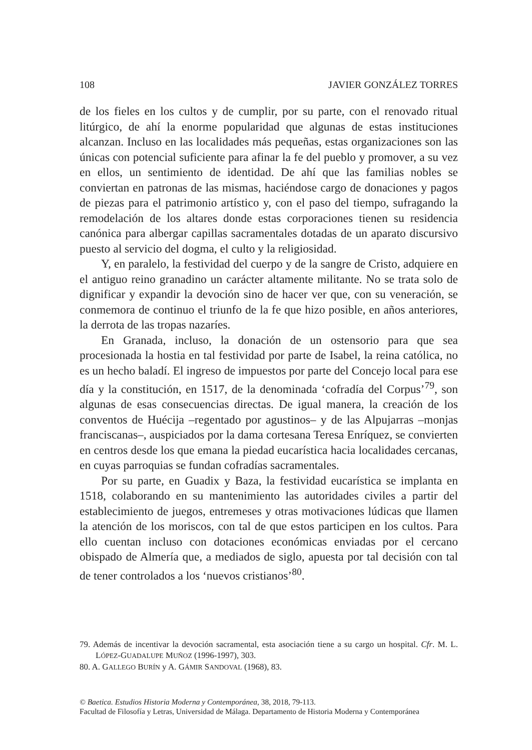108 JAVIER GONZÁLEZ TORRES
de los fieles en los cultos y de cumplir, por su parte, con el renovado ritual litúrgico, de ahí la enorme popularidad que algunas de estas instituciones alcanzan. Incluso en las localidades más pequeñas, estas organizaciones son las únicas con potencial suficiente para afinar la fe del pueblo y promover, a su vez en ellos, un sentimiento de identidad. De ahí que las familias nobles se conviertan en patronas de las mismas, haciéndose cargo de donaciones y pagos de piezas para el patrimonio artístico y, con el paso del tiempo, sufragando la remodelación de los altares donde estas corporaciones tienen su residencia canónica para albergar capillas sacramentales dotadas de un aparato discursivo puesto al servicio del dogma, el culto y la religiosidad.
Y, en paralelo, la festividad del cuerpo y de la sangre de Cristo, adquiere en el antiguo reino granadino un carácter altamente militante. No se trata solo de dignificar y expandir la devoción sino de hacer ver que, con su veneración, se conmemora de continuo el triunfo de la fe que hizo posible, en años anteriores, la derrota de las tropas nazaríes.
En Granada, incluso, la donación de un ostensorio para que sea procesionada la hostia en tal festividad por parte de Isabel, la reina católica, no es un hecho baladí. El ingreso de impuestos por parte del Concejo local para ese día y la constitución, en 1517, de la denominada ‘cofradía del Corpus’<sup>79</sup>, son algunas de esas consecuencias directas. De igual manera, la creación de los conventos de Huécija –regentado por agustinos– y de las Alpujarras –monjas franciscanas–, auspiciados por la dama cortesana Teresa Enríquez, se convierten en centros desde los que emana la piedad eucarística hacia localidades cercanas, en cuyas parroquias se fundan cofradías sacramentales.
Por su parte, en Guadix y Baza, la festividad eucarística se implanta en 1518, colaborando en su mantenimiento las autoridades civiles a partir del establecimiento de juegos, entremeses y otras motivaciones lúdicas que llamen la atención de los moriscos, con tal de que estos participen en los cultos. Para ello cuentan incluso con dotaciones económicas enviadas por el cercano obispado de Almería que, a mediados de siglo, apuesta por tal decisión con tal de tener controlados a los ‘nuevos cristianos’<sup>80</sup>.
79. Además de incentivar la devoción sacramental, esta asociación tiene a su cargo un hospital. Cfr. M. L. LÓPEZ-GUADALUPE MUÑOZ (1996-1997), 303.
80. A. GALLEGO BURÍN y A. GÁMIR SANDOVAL (1968), 83.
© Baetica. Estudios Historia Moderna y Contemporánea, 38, 2018, 79-113.
Facultad de Filosofía y Letras, Universidad de Málaga. Departamento de Historia Moderna y Contemporánea